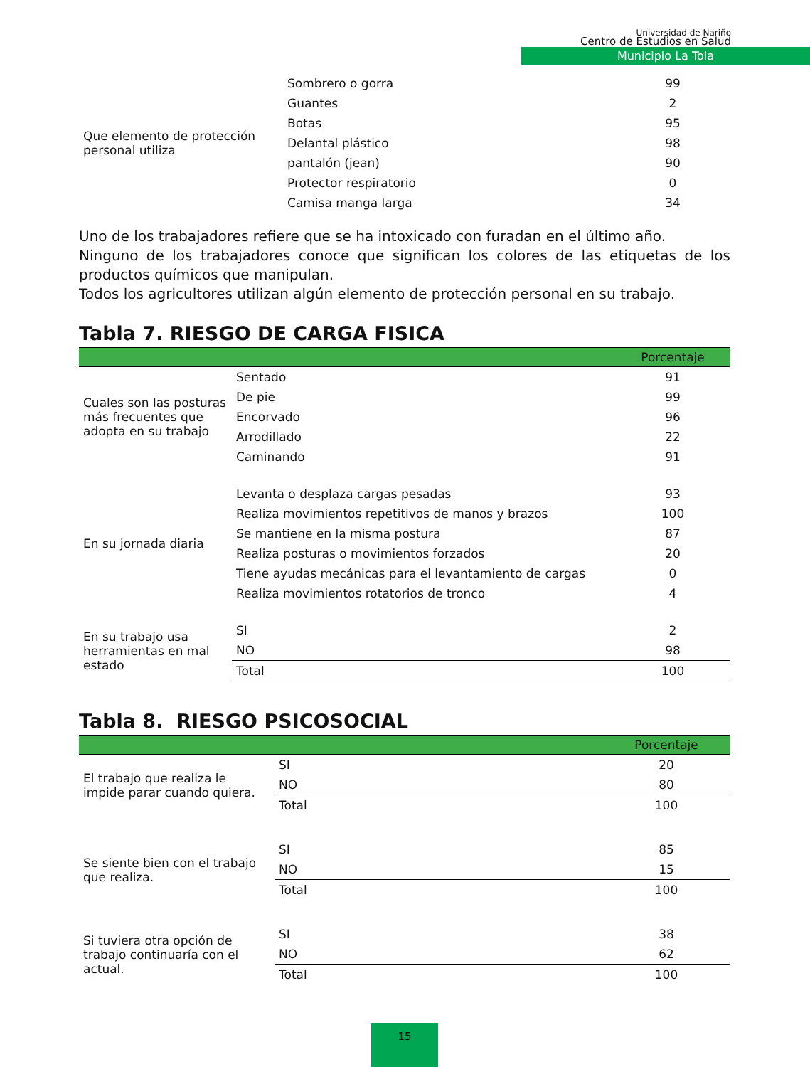Universidad de Nariño
Centro de Estudios en Salud
Municipio La Tola
| Que elemento de protección personal utiliza | Sombrero o gorra | 99 |
| | Guantes | 2 |
| | Botas | 95 |
| | Delantal plástico | 98 |
| | pantalón (jean) | 90 |
| | Protector respiratorio | 0 |
| | Camisa manga larga | 34 |
Uno de los trabajadores refiere que se ha intoxicado con furadan en el último año.
Ninguno de los trabajadores conoce que significan los colores de las etiquetas de los productos químicos que manipulan.
Todos los agricultores utilizan algún elemento de protección personal en su trabajo.
Tabla 7. RIESGO DE CARGA FISICA
| | | Porcentaje |
| --- | --- | --- |
| Cuales son las posturas más frecuentes que adopta en su trabajo | Sentado | 91 |
| | De pie | 99 |
| | Encorvado | 96 |
| | Arrodillado | 22 |
| | Caminando | 91 |
| En su jornada diaria | Levanta o desplaza cargas pesadas | 93 |
| | Realiza movimientos repetitivos de manos y brazos | 100 |
| | Se mantiene en la misma postura | 87 |
| | Realiza posturas o movimientos forzados | 20 |
| | Tiene ayudas mecánicas para el levantamiento de cargas | 0 |
| | Realiza movimientos rotatorios de tronco | 4 |
| En su trabajo usa herramientas en mal estado | SI | 2 |
| | NO | 98 |
| | Total | 100 |
Tabla 8. RIESGO PSICOSOCIAL
| | | Porcentaje |
| --- | --- | --- |
| El trabajo que realiza le impide parar cuando quiera. | SI | 20 |
| | NO | 80 |
| | Total | 100 |
| Se siente bien con el trabajo que realiza. | SI | 85 |
| | NO | 15 |
| | Total | 100 |
| Si tuviera otra opción de trabajo continuaría con el actual. | SI | 38 |
| | NO | 62 |
| | Total | 100 |
15